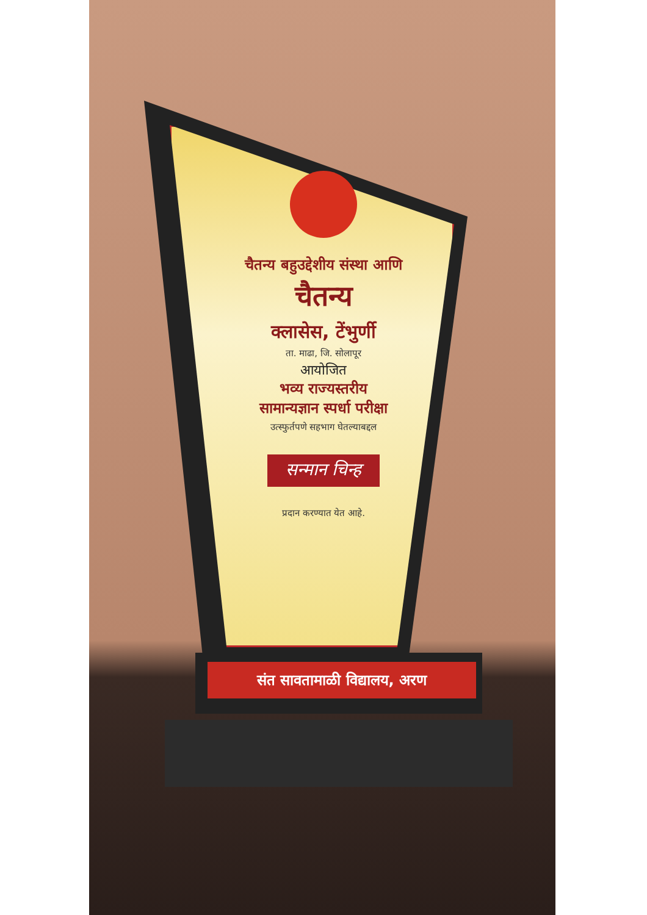चैतन्य बहुउद्देशीय संस्था आणि
चैतन्य
क्लासेस, टेंभुर्णी
ता. माढा, जि. सोलापूर
आयोजित
भव्य राज्यस्तरीय
सामान्यज्ञान स्पर्धा परीक्षा
उत्स्फुर्तपणे सहभाग घेतल्याबद्दल
सन्मान चिन्ह
प्रदान करण्यात येत आहे.
संत सावतामाळी विद्यालय, अरण